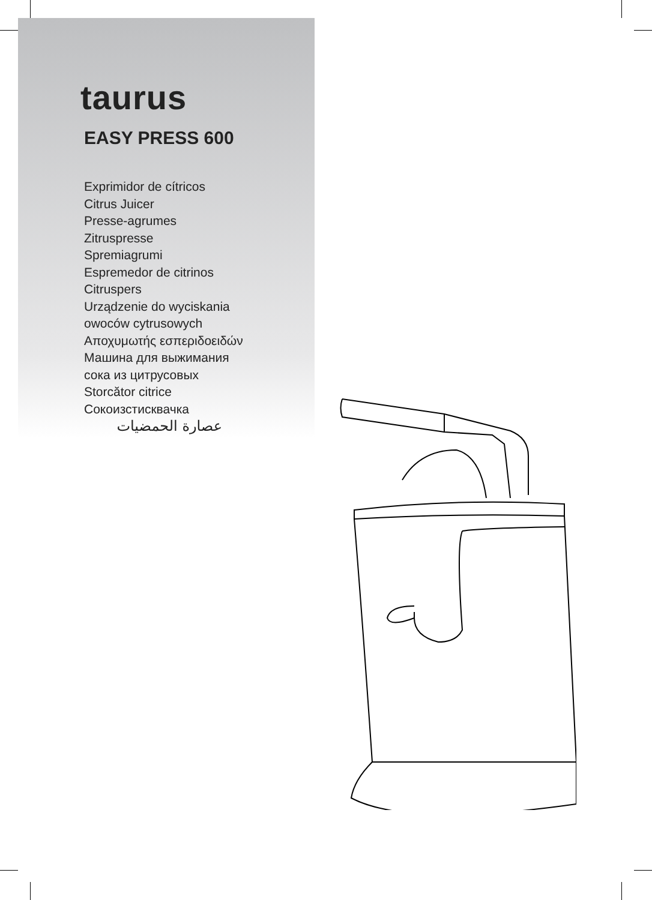taurus
EASY PRESS 600
Exprimidor de cítricos
Citrus Juicer
Presse-agrumes
Zitruspresse
Spremiagrumi
Espremedor de citrinos
Citruspers
Urządzenie do wyciskania
owoców cytrusowych
Αποχυμωτής εσπεριδοειδών
Машина для выжимания
сока из цитрусовых
Storcător citrice
Сокоизстисквачка
عصارة الحمضيات